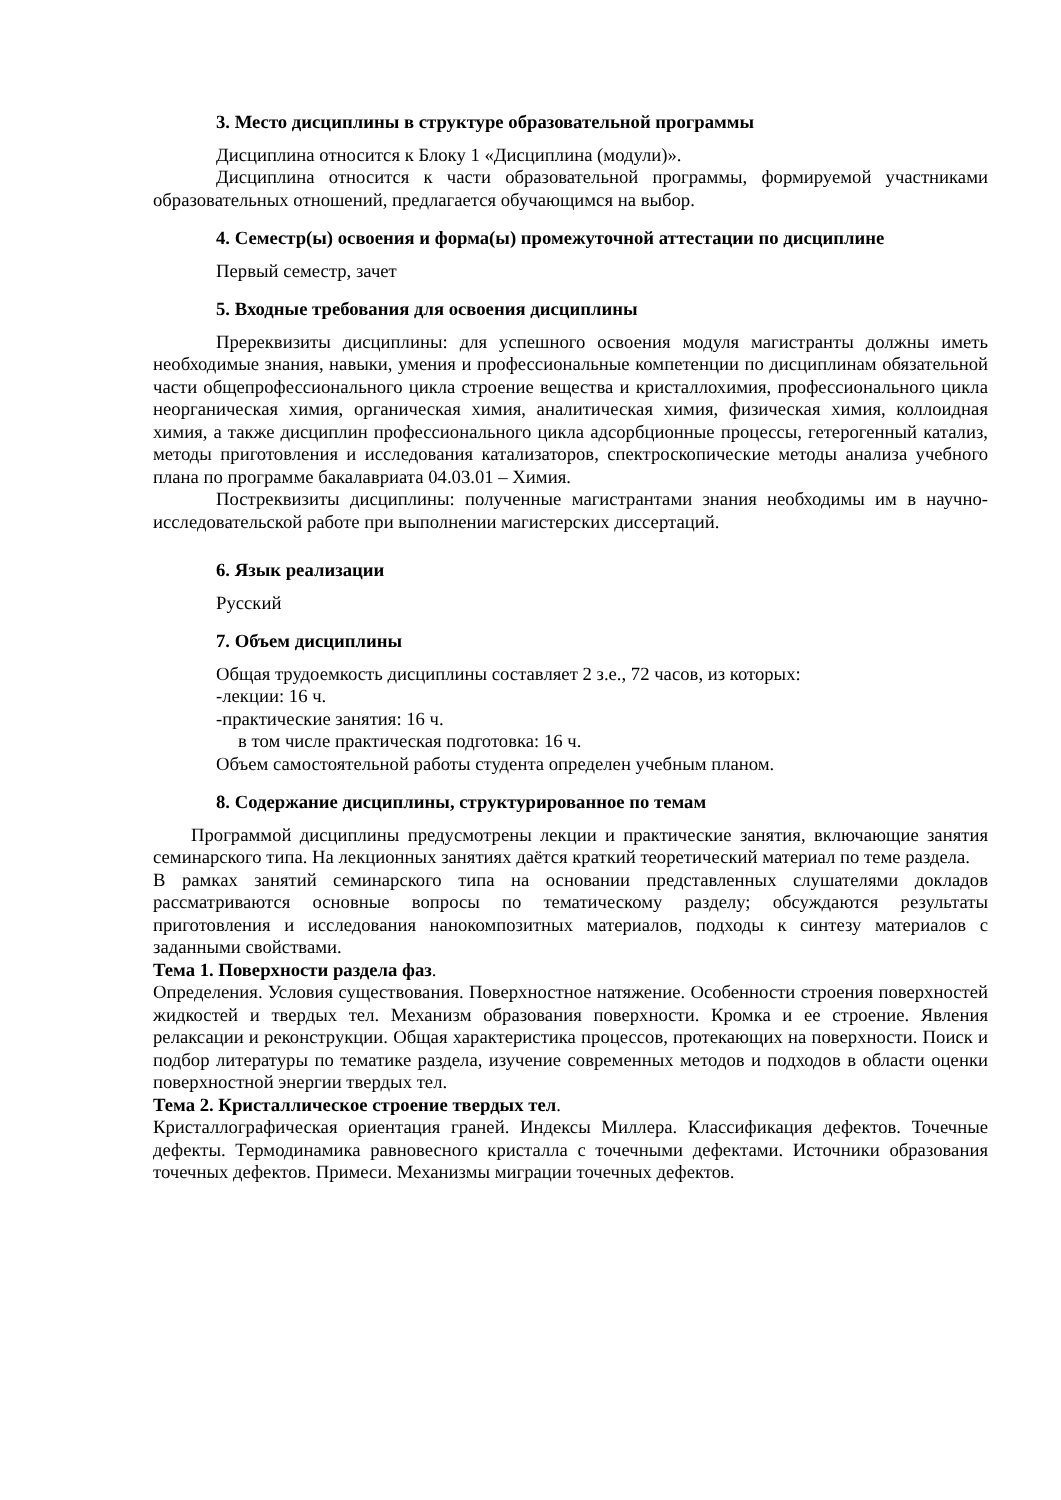3. Место дисциплины в структуре образовательной программы
Дисциплина относится к Блоку 1 «Дисциплина (модули)».
Дисциплина относится к части образовательной программы, формируемой участниками образовательных отношений, предлагается обучающимся на выбор.
4. Семестр(ы) освоения и форма(ы) промежуточной аттестации по дисциплине
Первый семестр, зачет
5. Входные требования для освоения дисциплины
Пререквизиты дисциплины: для успешного освоения модуля магистранты должны иметь необходимые знания, навыки, умения и профессиональные компетенции по дисциплинам обязательной части общепрофессионального цикла строение вещества и кристаллохимия, профессионального цикла неорганическая химия, органическая химия, аналитическая химия, физическая химия, коллоидная химия, а также дисциплин профессионального цикла адсорбционные процессы, гетерогенный катализ, методы приготовления и исследования катализаторов, спектроскопические методы анализа учебного плана по программе бакалавриата 04.03.01 – Химия.
Постреквизиты дисциплины: полученные магистрантами знания необходимы им в научно-исследовательской работе при выполнении магистерских диссертаций.
6. Язык реализации
Русский
7. Объем дисциплины
Общая трудоемкость дисциплины составляет 2 з.е., 72 часов, из которых:
-лекции: 16 ч.
-практические занятия: 16 ч.
в том числе практическая подготовка: 16 ч.
Объем самостоятельной работы студента определен учебным планом.
8. Содержание дисциплины, структурированное по темам
Программой дисциплины предусмотрены лекции и практические занятия, включающие занятия семинарского типа. На лекционных занятиях даётся краткий теоретический материал по теме раздела.
В рамках занятий семинарского типа на основании представленных слушателями докладов рассматриваются основные вопросы по тематическому разделу; обсуждаются результаты приготовления и исследования нанокомпозитных материалов, подходы к синтезу материалов с заданными свойствами.
Тема 1. Поверхности раздела фаз.
Определения. Условия существования. Поверхностное натяжение. Особенности строения поверхностей жидкостей и твердых тел. Механизм образования поверхности. Кромка и ее строение. Явления релаксации и реконструкции. Общая характеристика процессов, протекающих на поверхности. Поиск и подбор литературы по тематике раздела, изучение современных методов и подходов в области оценки поверхностной энергии твердых тел.
Тема 2. Кристаллическое строение твердых тел.
Кристаллографическая ориентация граней. Индексы Миллера. Классификация дефектов. Точечные дефекты. Термодинамика равновесного кристалла с точечными дефектами. Источники образования точечных дефектов. Примеси. Механизмы миграции точечных дефектов.